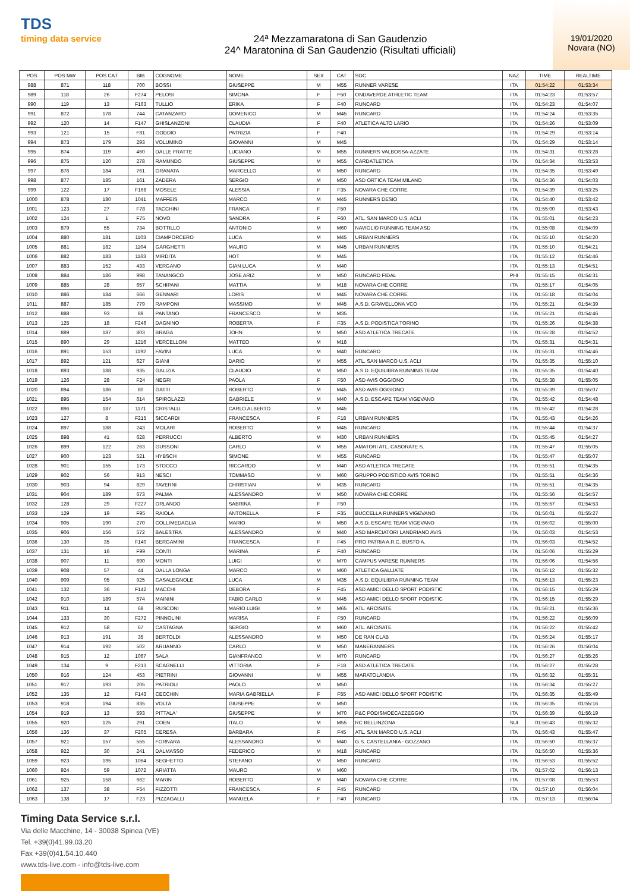TDS
timing data service
24ª Mezzamaratona di San Gaudenzio
24^ Maratonina di San Gaudenzio (Risultati ufficiali)
19/01/2020
Novara (NO)
| POS | POS MW | POS CAT | BIB | COGNOME | NOME | SEX | CAT | SOC | NAZ | TIME | REALTIME |
| --- | --- | --- | --- | --- | --- | --- | --- | --- | --- | --- | --- |
| 988 | 871 | 118 | 700 | BOSSI | GIUSEPPE | M | M55 | RUNNER VARESE | ITA | 01:54:22 | 01:53:34 |
| 989 | 118 | 26 | F274 | PELOSI | SIMONA | F | F50 | ONDAVERDE ATHLETIC TEAM | ITA | 01:54:23 | 01:53:57 |
| 990 | 119 | 13 | F163 | TULLIO | ERIKA | F | F40 | RUNCARD | ITA | 01:54:23 | 01:54:07 |
| 991 | 872 | 178 | 744 | CATANZARO | DOMENICO | M | M45 | RUNCARD | ITA | 01:54:24 | 01:53:35 |
| 992 | 120 | 14 | F147 | GHISLANZONI | CLAUDIA | F | F40 | ATLETICA ALTO LARIO | ITA | 01:54:26 | 01:53:09 |
| 993 | 121 | 15 | F81 | GODDIO | PATRIZIA | F | F40 | | ITA | 01:54:29 | 01:53:14 |
| 994 | 873 | 179 | 293 | VOLUMINO | GIOVANNI | M | M45 | | ITA | 01:54:29 | 01:53:14 |
| 995 | 874 | 119 | 460 | DALLE FRATTE | LUCIANO | M | M55 | RUNNERS VALBOSSA-AZZATE | ITA | 01:54:31 | 01:53:28 |
| 996 | 875 | 120 | 278 | RAMUNDO | GIUSEPPE | M | M55 | CARDATLETICA | ITA | 01:54:34 | 01:53:53 |
| 997 | 876 | 184 | 761 | GRANATA | MARCELLO | M | M50 | RUNCARD | ITA | 01:54:35 | 01:53:49 |
| 998 | 877 | 185 | 161 | ZADERA | SERGIO | M | M50 | ASD ORTICA TEAM MILANO | ITA | 01:54:36 | 01:54:03 |
| 999 | 122 | 17 | F168 | MOSELE | ALESSIA | F | F35 | NOVARA CHE CORRE | ITA | 01:54:39 | 01:53:25 |
| 1000 | 878 | 180 | 1041 | MAFFEIS | MARCO | M | M45 | RUNNERS DESIO | ITA | 01:54:40 | 01:53:42 |
| 1001 | 123 | 27 | F78 | TACCHINI | FRANCA | F | F50 | | ITA | 01:55:00 | 01:53:43 |
| 1002 | 124 | 1 | F75 | NOVO | SANDRA | F | F60 | ATL. SAN MARCO U.S. ACLI | ITA | 01:55:01 | 01:54:23 |
| 1003 | 879 | 55 | 734 | BOTTILLO | ANTONIO | M | M60 | NAVIGLIO RUNNING TEAM ASD | ITA | 01:55:08 | 01:54:09 |
| 1004 | 880 | 181 | 1103 | CIAMPORCERO | LUCA | M | M45 | URBAN RUNNERS | ITA | 01:55:10 | 01:54:20 |
| 1005 | 881 | 182 | 1104 | GARGHETTI | MAURO | M | M45 | URBAN RUNNERS | ITA | 01:55:10 | 01:54:21 |
| 1006 | 882 | 183 | 1163 | MIRDITA | HOT | M | M45 | | ITA | 01:55:12 | 01:54:46 |
| 1007 | 883 | 152 | 433 | VERGANO | GIAN LUCA | M | M40 | | ITA | 01:55:13 | 01:54:51 |
| 1008 | 884 | 186 | 998 | TANANGCO | JOSE ARIZ | M | M50 | RUNCARD FIDAL | PHI | 01:55:15 | 01:54:31 |
| 1009 | 885 | 28 | 657 | SCHIPANI | MATTIA | M | M18 | NOVARA CHE CORRE | ITA | 01:55:17 | 01:54:05 |
| 1010 | 886 | 184 | 666 | GENNARI | LORIS | M | M45 | NOVARA CHE CORRE | ITA | 01:55:18 | 01:54:04 |
| 1011 | 887 | 185 | 779 | RAMPONI | MASSIMO | M | M45 | A.S.D. GRAVELLONA VCO | ITA | 01:55:21 | 01:54:39 |
| 1012 | 888 | 93 | 89 | PANTANO | FRANCESCO | M | M35 | | ITA | 01:55:21 | 01:54:46 |
| 1013 | 125 | 18 | F246 | DAGNINO | ROBERTA | F | F35 | A.S.D. PODISTICA TORINO | ITA | 01:55:26 | 01:54:38 |
| 1014 | 889 | 187 | 803 | BRAGA | JOHN | M | M50 | ASD ATLETICA TRECATE | ITA | 01:55:28 | 01:54:52 |
| 1015 | 890 | 29 | 1216 | VERCELLONI | MATTEO | M | M18 | | ITA | 01:55:31 | 01:54:31 |
| 1016 | 891 | 153 | 1192 | FAVINI | LUCA | M | M40 | RUNCARD | ITA | 01:55:31 | 01:54:46 |
| 1017 | 892 | 121 | 627 | GIANI | DARIO | M | M55 | ATL. SAN MARCO U.S. ACLI | ITA | 01:55:35 | 01:55:10 |
| 1018 | 893 | 188 | 935 | GALIZIA | CLAUDIO | M | M50 | A.S.D. EQUILIBRA RUNNING TEAM | ITA | 01:55:35 | 01:54:40 |
| 1019 | 126 | 28 | F24 | NEGRI | PAOLA | F | F50 | ASD AVIS OGGIONO | ITA | 01:55:38 | 01:55:05 |
| 1020 | 894 | 186 | 80 | GATTI | ROBERTO | M | M45 | ASD AVIS OGGIONO | ITA | 01:55:39 | 01:55:07 |
| 1021 | 895 | 154 | 614 | SPIROLAZZI | GABRIELE | M | M40 | A.S.D. ESCAPE TEAM VIGEVANO | ITA | 01:55:42 | 01:54:48 |
| 1022 | 896 | 187 | 1171 | CRISTALLI | CARLO ALBERTO | M | M45 | | ITA | 01:55:42 | 01:54:28 |
| 1023 | 127 | 8 | F215 | SICCARDI | FRANCESCA | F | F18 | URBAN RUNNERS | ITA | 01:55:43 | 01:54:26 |
| 1024 | 897 | 188 | 243 | MOLARI | ROBERTO | M | M45 | RUNCARD | ITA | 01:55:44 | 01:54:37 |
| 1025 | 898 | 41 | 628 | PERRUCCI | ALBERTO | M | M30 | URBAN RUNNERS | ITA | 01:55:45 | 01:54:27 |
| 1026 | 899 | 122 | 263 | GUSSONI | CARLO | M | M55 | AMATORI ATL. CASORATE S. | ITA | 01:55:47 | 01:55:05 |
| 1027 | 900 | 123 | 521 | HYBSCH | SIMONE | M | M55 | RUNCARD | ITA | 01:55:47 | 01:55:07 |
| 1028 | 901 | 155 | 173 | STOCCO | RICCARDO | M | M40 | ASD ATLETICA TRECATE | ITA | 01:55:51 | 01:54:35 |
| 1029 | 902 | 56 | 913 | NESCI | TOMMASO | M | M60 | GRUPPO PODISTICO AVIS TORINO | ITA | 01:55:51 | 01:54:36 |
| 1030 | 903 | 94 | 829 | TAVERNI | CHRISTIAN | M | M35 | RUNCARD | ITA | 01:55:51 | 01:54:35 |
| 1031 | 904 | 189 | 673 | PALMA | ALESSANDRO | M | M50 | NOVARA CHE CORRE | ITA | 01:55:56 | 01:54:57 |
| 1032 | 128 | 29 | F227 | ORLANDO | SABRINA | F | F50 | | ITA | 01:55:57 | 01:54:53 |
| 1033 | 129 | 19 | F95 | RAIOLA | ANTONELLA | F | F35 | BUCCELLA RUNNERS VIGEVANO | ITA | 01:56:01 | 01:55:27 |
| 1034 | 905 | 190 | 270 | COLLIMEDAGLIA | MARIO | M | M50 | A.S.D. ESCAPE TEAM VIGEVANO | ITA | 01:56:02 | 01:55:00 |
| 1035 | 906 | 156 | 572 | BALESTRA | ALESSANDRO | M | M40 | ASD MARCIATORI LANDRIANO AVIS | ITA | 01:56:03 | 01:54:53 |
| 1036 | 130 | 35 | F140 | BERGAMINI | FRANCESCA | F | F45 | PRO PATRIA A.R.C. BUSTO A. | ITA | 01:56:03 | 01:54:52 |
| 1037 | 131 | 16 | F99 | CONTI | MARINA | F | F40 | RUNCARD | ITA | 01:56:06 | 01:55:29 |
| 1038 | 907 | 11 | 690 | MONTI | LUIGI | M | M70 | CAMPUS VARESE RUNNERS | ITA | 01:56:06 | 01:54:56 |
| 1039 | 908 | 57 | 44 | DALLA LONGA | MARCO | M | M60 | ATLETICA GALLIATE | ITA | 01:56:12 | 01:55:32 |
| 1040 | 909 | 95 | 925 | CASALEGNOLE | LUCA | M | M35 | A.S.D. EQUILIBRA RUNNING TEAM | ITA | 01:56:13 | 01:55:23 |
| 1041 | 132 | 36 | F142 | MACCHI | DEBORA | F | F45 | ASD AMICI DELLO SPORT PODISTIC | ITA | 01:56:15 | 01:55:29 |
| 1042 | 910 | 189 | 574 | MAININI | FABIO CARLO | M | M45 | ASD AMICI DELLO SPORT PODISTIC | ITA | 01:56:15 | 01:55:29 |
| 1043 | 911 | 14 | 68 | RUSCONI | MARIO LUIGI | M | M65 | ATL. ARCISATE | ITA | 01:56:21 | 01:55:36 |
| 1044 | 133 | 30 | F272 | PINNOLINI | MARISA | F | F50 | RUNCARD | ITA | 01:56:22 | 01:56:09 |
| 1045 | 912 | 58 | 67 | CASTAGNA | SERGIO | M | M60 | ATL. ARCISATE | ITA | 01:56:22 | 01:55:42 |
| 1046 | 913 | 191 | 35 | BERTOLDI | ALESSANDRO | M | M50 | DE RAN CLAB | ITA | 01:56:24 | 01:55:17 |
| 1047 | 914 | 192 | 502 | ARUANNO | CARLO | M | M50 | MANERANNERS | ITA | 01:56:26 | 01:56:04 |
| 1048 | 915 | 12 | 1067 | SALA | GIANFRANCO | M | M70 | RUNCARD | ITA | 01:56:27 | 01:55:26 |
| 1049 | 134 | 9 | F213 | SCAGNELLI | VITTORIA | F | F18 | ASD ATLETICA TRECATE | ITA | 01:56:27 | 01:55:28 |
| 1050 | 916 | 124 | 453 | PIETRINI | GIOVANNI | M | M55 | MARATOLANDIA | ITA | 01:56:32 | 01:55:31 |
| 1051 | 917 | 193 | 205 | PATRIOLI | PAOLO | M | M50 | | ITA | 01:56:34 | 01:55:27 |
| 1052 | 135 | 12 | F143 | CECCHIN | MARIA GABRIELLA | F | F55 | ASD AMICI DELLO SPORT PODISTIC | ITA | 01:56:35 | 01:55:49 |
| 1053 | 918 | 194 | 835 | VOLTA | GIUSEPPE | M | M50 | | ITA | 01:56:35 | 01:55:16 |
| 1054 | 919 | 13 | 593 | PITTALA' | GIUSEPPE | M | M70 | P&C PODISMOECAZZEGGIO | ITA | 01:56:39 | 01:56:19 |
| 1055 | 920 | 125 | 291 | COEN | ITALO | M | M55 | RC BELLINZONA | SUI | 01:56:43 | 01:55:32 |
| 1056 | 136 | 37 | F205 | CERESA | BARBARA | F | F45 | ATL. SAN MARCO U.S. ACLI | ITA | 01:56:43 | 01:55:47 |
| 1057 | 921 | 157 | 555 | FORNARA | ALESSANDRO | M | M40 | G.S. CASTELLANIA - GOZZANO | ITA | 01:56:50 | 01:55:37 |
| 1058 | 922 | 30 | 241 | DALMASSO | FEDERICO | M | M18 | RUNCARD | ITA | 01:56:50 | 01:55:36 |
| 1059 | 923 | 195 | 1064 | SEGHETTO | STEFANO | M | M50 | RUNCARD | ITA | 01:56:53 | 01:55:52 |
| 1060 | 924 | 59 | 1072 | ARIATTA | MAURO | M | M60 | | ITA | 01:57:02 | 01:56:13 |
| 1061 | 925 | 158 | 662 | MARIN | ROBERTO | M | M40 | NOVARA CHE CORRE | ITA | 01:57:08 | 01:55:53 |
| 1062 | 137 | 38 | F54 | FIZZOTTI | FRANCESCA | F | F45 | RUNCARD | ITA | 01:57:10 | 01:56:04 |
| 1063 | 138 | 17 | F23 | PIZZAGALLI | MANUELA | F | F40 | RUNCARD | ITA | 01:57:13 | 01:56:04 |
Timing Data Service s.r.l.
Via delle Macchine, 14 - 30038 Spinea (VE)
Tel. +39(0)41.99.03.20
Fax +39(0)41.54.10.440
www.tds-live.com - info@tds-live.com